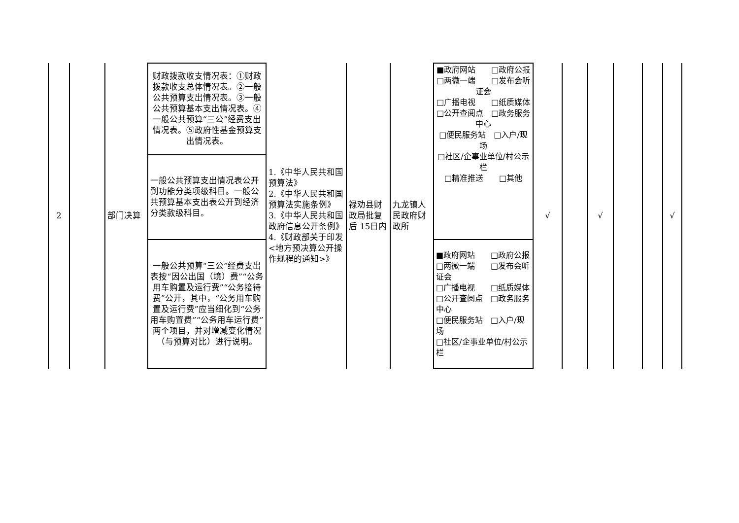| 2 | | 部门决算 | 财政拨款收支情况表：①财政拨款收支总体情况表。②一般公共预算支出情况表。③一般公共预算基本支出情况表。④一般公共预算“三公”经费支出情况表。⑤政府性基金预算支出情况表。 | 1.《中华人民共和国预算法》 2.《中华人民共和国预算法实施条例》 3.《中华人民共和国政府信息公开条例》 4.《财政部关于印发<地方预决算公开操作规程的通知>》 | 禄劝县财政局批复后 15日内 | 九龙镇人民政府财政所 | ■政府网站 □政府公报 □两微一端 □发布会听证会 □广播电视 □纸质媒体 □公开查阅点 □政务服务中心 □便民服务站 □入户/现场 □社区/企事业单位/村公示栏 □精准推送 □其他 | √ | | √ | | | √ |
| | | | 一般公共预算支出情况表公开到功能分类项级科目。一般公共预算基本支出表公开到经济分类款级科目。 | | | | | | | | | | |
| | | | 一般公共预算“三公”经费支出表按“因公出国（境）费”“公务用车购置及运行费”“公务接待费”公开，其中，“公务用车购置及运行费”应当细化到“公务用车购置费”“公务用车运行费”两个项目，并对增减变化情况（与预算对比）进行说明。 | | | | ■政府网站 □政府公报 □两微一端 □发布会听证会 □广播电视 □纸质媒体 □公开查阅点 □政务服务中心 □便民服务站 □入户/现场 □社区/企事业单位/村公示栏 | | | | | | |